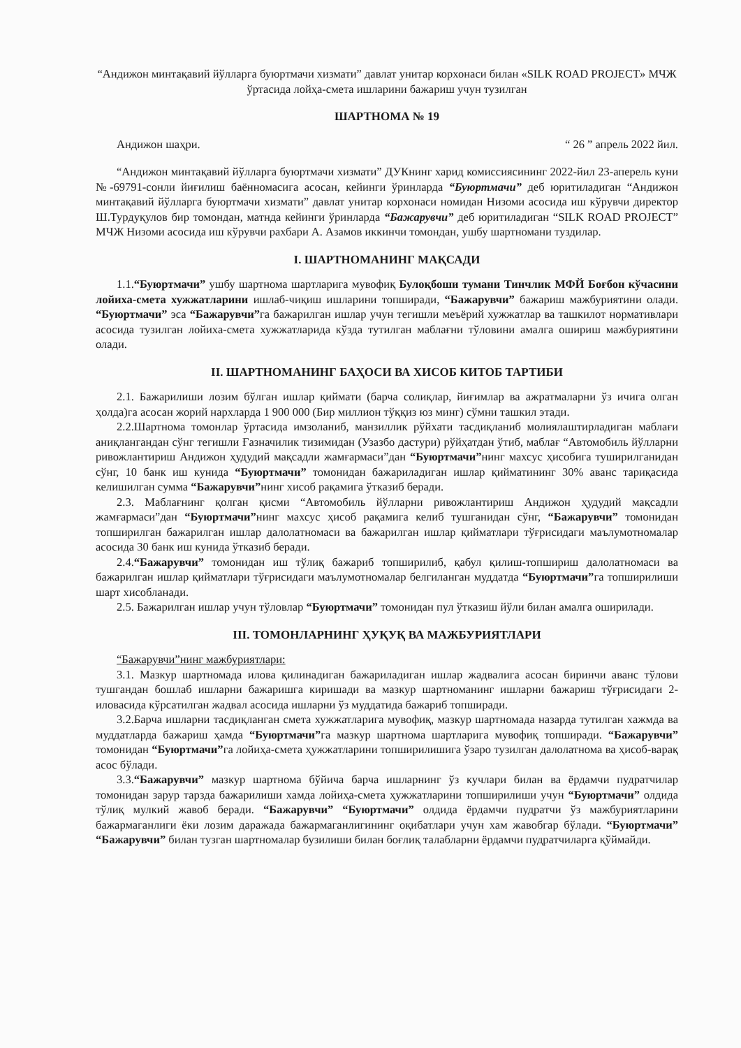“Андижон минтақавий йўлларга буюртмачи хизмати” давлат унитар корхонаси билан «SILK ROAD PROJECT» МЧЖ ўртасида лойҳа-смета ишларини бажариш учун тузилган
ШАРТНОМА № 19
Андижон шаҳри. “ 26 ” апрель 2022 йил.
“Андижон минтақавий йўлларга буюртмачи хизмати” ДУКнинг харид комиссиясининг 2022-йил 23-аперель куни №-69791-сонли йиғилиш баённомасига асосан, кейинги ўринларда “Буюртмачи” деб юритиладиган “Андижон минтақавий йўлларга буюртмачи хизмати” давлат унитар корхонаси номидан Низоми асосида иш кўрувчи директор Ш.Турдуқулов бир томондан, матнда кейинги ўринларда “Бажарувчи” деб юритиладиган “SILK ROAD PROJECT” МЧЖ Низоми асосида иш кўрувчи рахбари А. Азамов иккинчи томондан, ушбу шартномани туздилар.
I. ШАРТНОМАНИНГ МАҚСАДИ
1.1.“Буюртмачи” ушбу шартнома шартларига мувофиқ Булоқбоши тумани Тинчлик МФЙ Боғбон кўчасини лойиха-смета хужжатларини ишлаб-чиқиш ишларини топширади, “Бажарувчи” бажариш мажбуриятини олади. “Буюртмачи” эса “Бажарувчи”га бажарилган ишлар учун тегишли меъёрий хужжатлар ва ташкилот нормативлари асосида тузилган лойиха-смета хужжатларида кўзда тутилган маблағни тўловини амалга ошириш мажбуриятини олади.
II. ШАРТНОМАНИНГ БАҲОСИ ВА ХИСОБ КИТОБ ТАРТИБИ
2.1. Бажарилиши лозим бўлган ишлар қиймати (барча солиқлар, йиғимлар ва ажратмаларни ўз ичига олган ҳолда)га асосан жорий нархларда 1 900 000 (Бир миллион тўққиз юз минг) сўмни ташкил этади.
2.2.Шартнома томонлар ўртасида имзоланиб, манзиллик рўйхати тасдиқланиб молиялаштирладиган маблағи аниқлангандан сўнг тегишли Ғазначилик тизимидан (Узазбо дастури) рўйҳатдан ўтиб, маблағ “Автомобиль йўлларни ривожлантириш Андижон ҳудудий мақсадли жамғармаси”дан “Буюртмачи”нинг махсус ҳисобига туширилганидан сўнг, 10 банк иш кунида “Буюртмачи” томонидан бажариладиган ишлар қийматининг 30% аванс тариқасида келишилган сумма “Бажарувчи”нинг хисоб рақамига ўтказиб беради.
2.3. Маблағнинг қолган қисми “Автомобиль йўлларни ривожлантириш Андижон ҳудудий мақсадли жамғармаси”дан “Буюртмачи”нинг махсус ҳисоб рақамига келиб тушганидан сўнг, “Бажарувчи” томонидан топширилган бажарилган ишлар далолатномаси ва бажарилган ишлар қийматлари тўғрисидаги маълумотномалар асосида 30 банк иш кунида ўтказиб беради.
2.4.“Бажарувчи” томонидан иш тўлиқ бажариб топширилиб, қабул қилиш-топшириш далолатномаси ва бажарилган ишлар қийматлари тўғрисидаги маълумотномалар белгиланган муддатда “Буюртмачи”га топширилиши шарт хисобланади.
2.5. Бажарилган ишлар учун тўловлар “Буюртмачи” томонидан пул ўтказиш йўли билан амалга оширилади.
III. ТОМОНЛАРНИНГ ҲУҚУҚ ВА МАЖБУРИЯТЛАРИ
“Бажарувчи”нинг мажбуриятлари:
3.1. Мазкур шартномада илова қилинадиган бажариладиган ишлар жадвалига асосан биринчи аванс тўлови тушгандан бошлаб ишларни бажаришга киришади ва мазкур шартноманинг ишларни бажариш тўғрисидаги 2-иловасида кўрсатилган жадвал асосида ишларни ўз муддатида бажариб топширади.
3.2.Барча ишларни тасдиқланган смета хужжатларига мувофиқ, мазкур шартномада назарда тутилган хажмда ва муддатларда бажариш ҳамда “Буюртмачи”га мазкур шартнома шартларига мувофиқ топширади. “Бажарувчи” томонидан “Буюртмачи”га лойиҳа-смета ҳужжатларини топширилишига ўзаро тузилган далолатнома ва ҳисоб-варақ асос бўлади.
3.3.“Бажарувчи” мазкур шартнома бўйича барча ишларнинг ўз кучлари билан ва ёрдамчи пудратчилар томонидан зарур тарзда бажарилиши хамда лойиҳа-смета ҳужжатларини топширилиши учун “Буюртмачи” олдида тўлиқ мулкий жавоб беради. “Бажарувчи” “Буюртмачи” олдида ёрдамчи пудратчи ўз мажбуриятларини бажармаганлиги ёки лозим даражада бажармаганлигининг оқибатлари учун хам жавобгар бўлади. “Буюртмачи” “Бажарувчи” билан тузган шартномалар бузилиши билан боғлиқ талабларни ёрдамчи пудратчиларга қўймайди.